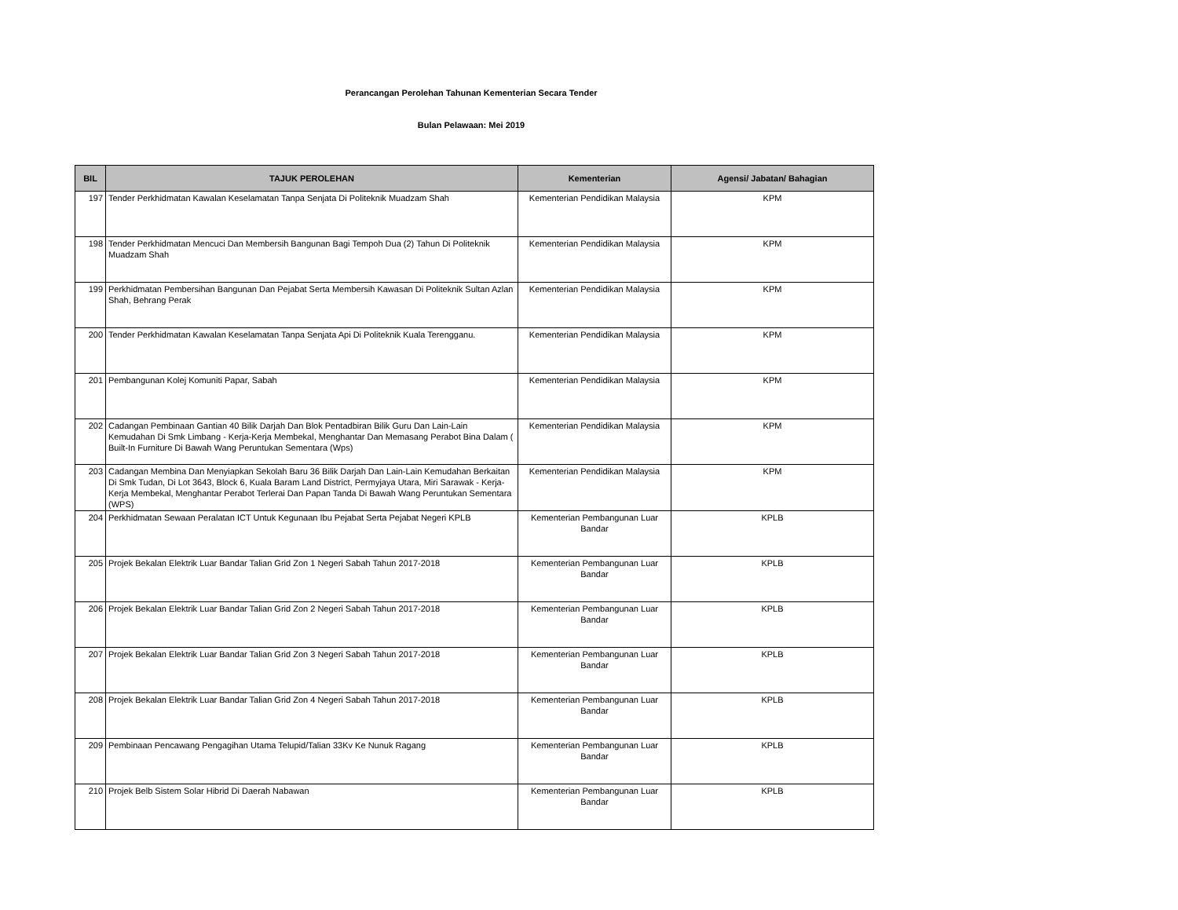Perancangan Perolehan Tahunan Kementerian Secara Tender
Bulan Pelawaan: Mei 2019
| BIL | TAJUK PEROLEHAN | Kementerian | Agensi/ Jabatan/ Bahagian |
| --- | --- | --- | --- |
| 197 | Tender Perkhidmatan Kawalan Keselamatan Tanpa Senjata Di Politeknik Muadzam Shah | Kementerian Pendidikan Malaysia | KPM |
| 198 | Tender Perkhidmatan Mencuci Dan Membersih Bangunan Bagi Tempoh Dua (2) Tahun Di Politeknik Muadzam Shah | Kementerian Pendidikan Malaysia | KPM |
| 199 | Perkhidmatan Pembersihan Bangunan Dan Pejabat Serta Membersih Kawasan Di Politeknik Sultan Azlan Shah, Behrang Perak | Kementerian Pendidikan Malaysia | KPM |
| 200 | Tender Perkhidmatan Kawalan Keselamatan Tanpa Senjata Api Di Politeknik Kuala Terengganu. | Kementerian Pendidikan Malaysia | KPM |
| 201 | Pembangunan Kolej Komuniti Papar, Sabah | Kementerian Pendidikan Malaysia | KPM |
| 202 | Cadangan Pembinaan Gantian 40 Bilik Darjah Dan Blok Pentadbiran Bilik Guru Dan Lain-Lain Kemudahan Di Smk Limbang - Kerja-Kerja Membekal, Menghantar Dan Memasang Perabot Bina Dalam ( Built-In Furniture Di Bawah Wang Peruntukan Sementara (Wps) | Kementerian Pendidikan Malaysia | KPM |
| 203 | Cadangan Membina Dan Menyiapkan Sekolah Baru 36 Bilik Darjah Dan Lain-Lain Kemudahan Berkaitan Di Smk Tudan, Di Lot 3643, Block 6, Kuala Baram Land District, Permyjaya Utara, Miri Sarawak - Kerja-Kerja Membekal, Menghantar Perabot Terlerai Dan Papan Tanda Di Bawah Wang Peruntukan Sementara (WPS) | Kementerian Pendidikan Malaysia | KPM |
| 204 | Perkhidmatan Sewaan Peralatan ICT Untuk Kegunaan Ibu Pejabat Serta Pejabat Negeri KPLB | Kementerian Pembangunan Luar Bandar | KPLB |
| 205 | Projek Bekalan Elektrik Luar Bandar Talian Grid Zon 1 Negeri Sabah Tahun 2017-2018 | Kementerian Pembangunan Luar Bandar | KPLB |
| 206 | Projek Bekalan Elektrik Luar Bandar Talian Grid Zon 2 Negeri Sabah Tahun 2017-2018 | Kementerian Pembangunan Luar Bandar | KPLB |
| 207 | Projek Bekalan Elektrik Luar Bandar Talian Grid Zon 3 Negeri Sabah Tahun 2017-2018 | Kementerian Pembangunan Luar Bandar | KPLB |
| 208 | Projek Bekalan Elektrik Luar Bandar Talian Grid Zon 4 Negeri Sabah Tahun 2017-2018 | Kementerian Pembangunan Luar Bandar | KPLB |
| 209 | Pembinaan Pencawang Pengagihan Utama Telupid/Talian 33Kv Ke Nunuk Ragang | Kementerian Pembangunan Luar Bandar | KPLB |
| 210 | Projek Belb Sistem Solar Hibrid Di Daerah Nabawan | Kementerian Pembangunan Luar Bandar | KPLB |